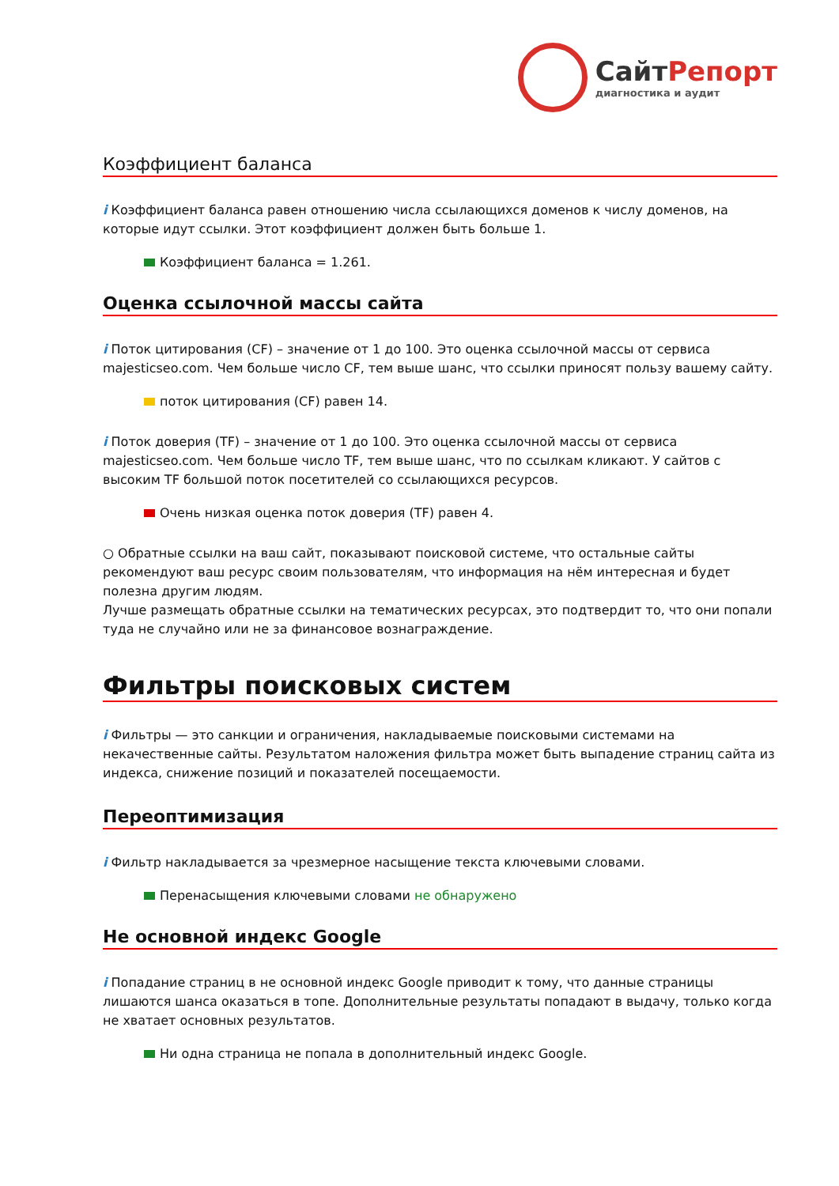СайтРепорт
диагностика и аудит
Коэффициент баланса
i Коэффициент баланса равен отношению числа ссылающихся доменов к числу доменов, на которые идут ссылки. Этот коэффициент должен быть больше 1.
Коэффициент баланса = 1.261.
Оценка ссылочной массы сайта
i Поток цитирования (CF) – значение от 1 до 100. Это оценка ссылочной массы от сервиса majesticseo.com. Чем больше число CF, тем выше шанс, что ссылки приносят пользу вашему сайту.
поток цитирования (CF) равен 14.
i Поток доверия (TF) – значение от 1 до 100. Это оценка ссылочной массы от сервиса majesticseo.com. Чем больше число TF, тем выше шанс, что по ссылкам кликают. У сайтов с высоким TF большой поток посетителей со ссылающихся ресурсов.
Очень низкая оценка поток доверия (TF) равен 4.
○ Обратные ссылки на ваш сайт, показывают поисковой системе, что остальные сайты рекомендуют ваш ресурс своим пользователям, что информация на нём интересная и будет полезна другим людям.
Лучше размещать обратные ссылки на тематических ресурсах, это подтвердит то, что они попали туда не случайно или не за финансовое вознаграждение.
Фильтры поисковых систем
i Фильтры — это санкции и ограничения, накладываемые поисковыми системами на некачественные сайты. Результатом наложения фильтра может быть выпадение страниц сайта из индекса, снижение позиций и показателей посещаемости.
Переоптимизация
i Фильтр накладывается за чрезмерное насыщение текста ключевыми словами.
Перенасыщения ключевыми словами не обнаружено
Не основной индекс Google
i Попадание страниц в не основной индекс Google приводит к тому, что данные страницы лишаются шанса оказаться в топе. Дополнительные результаты попадают в выдачу, только когда не хватает основных результатов.
Ни одна страница не попала в дополнительный индекс Google.